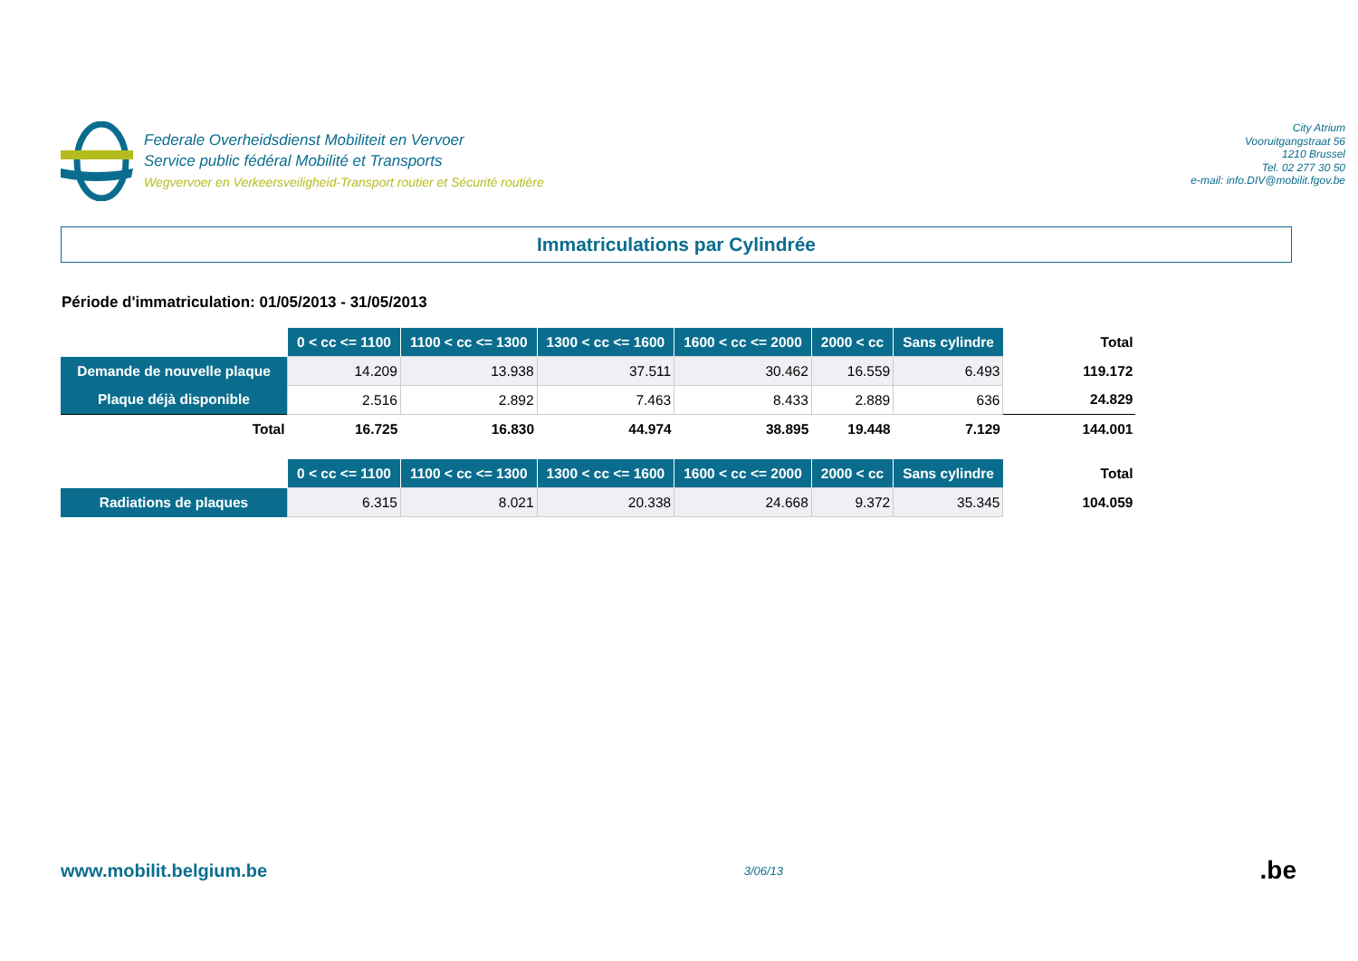Federale Overheidsdienst Mobiliteit en Vervoer
Service public fédéral Mobilité et Transports
Wegvervoer en Verkeersveiligheid-Transport routier et Sécurité routière
City Atrium
Vooruitgangstraat 56
1210 Brussel
Tel. 02 277 30 50
e-mail: info.DIV@mobilit.fgov.be
Immatriculations par Cylindrée
Période d'immatriculation: 01/05/2013 - 31/05/2013
| | 0 < cc <= 1100 | 1100 < cc <= 1300 | 1300 < cc <= 1600 | 1600 < cc <= 2000 | 2000 < cc | Sans cylindre | Total |
| --- | --- | --- | --- | --- | --- | --- | --- |
| Demande de nouvelle plaque | 14.209 | 13.938 | 37.511 | 30.462 | 16.559 | 6.493 | 119.172 |
| Plaque déjà disponible | 2.516 | 2.892 | 7.463 | 8.433 | 2.889 | 636 | 24.829 |
| Total | 16.725 | 16.830 | 44.974 | 38.895 | 19.448 | 7.129 | 144.001 |
| | 0 < cc <= 1100 | 1100 < cc <= 1300 | 1300 < cc <= 1600 | 1600 < cc <= 2000 | 2000 < cc | Sans cylindre | Total |
| --- | --- | --- | --- | --- | --- | --- | --- |
| Radiations de plaques | 6.315 | 8.021 | 20.338 | 24.668 | 9.372 | 35.345 | 104.059 |
www.mobilit.belgium.be 3/06/13.be